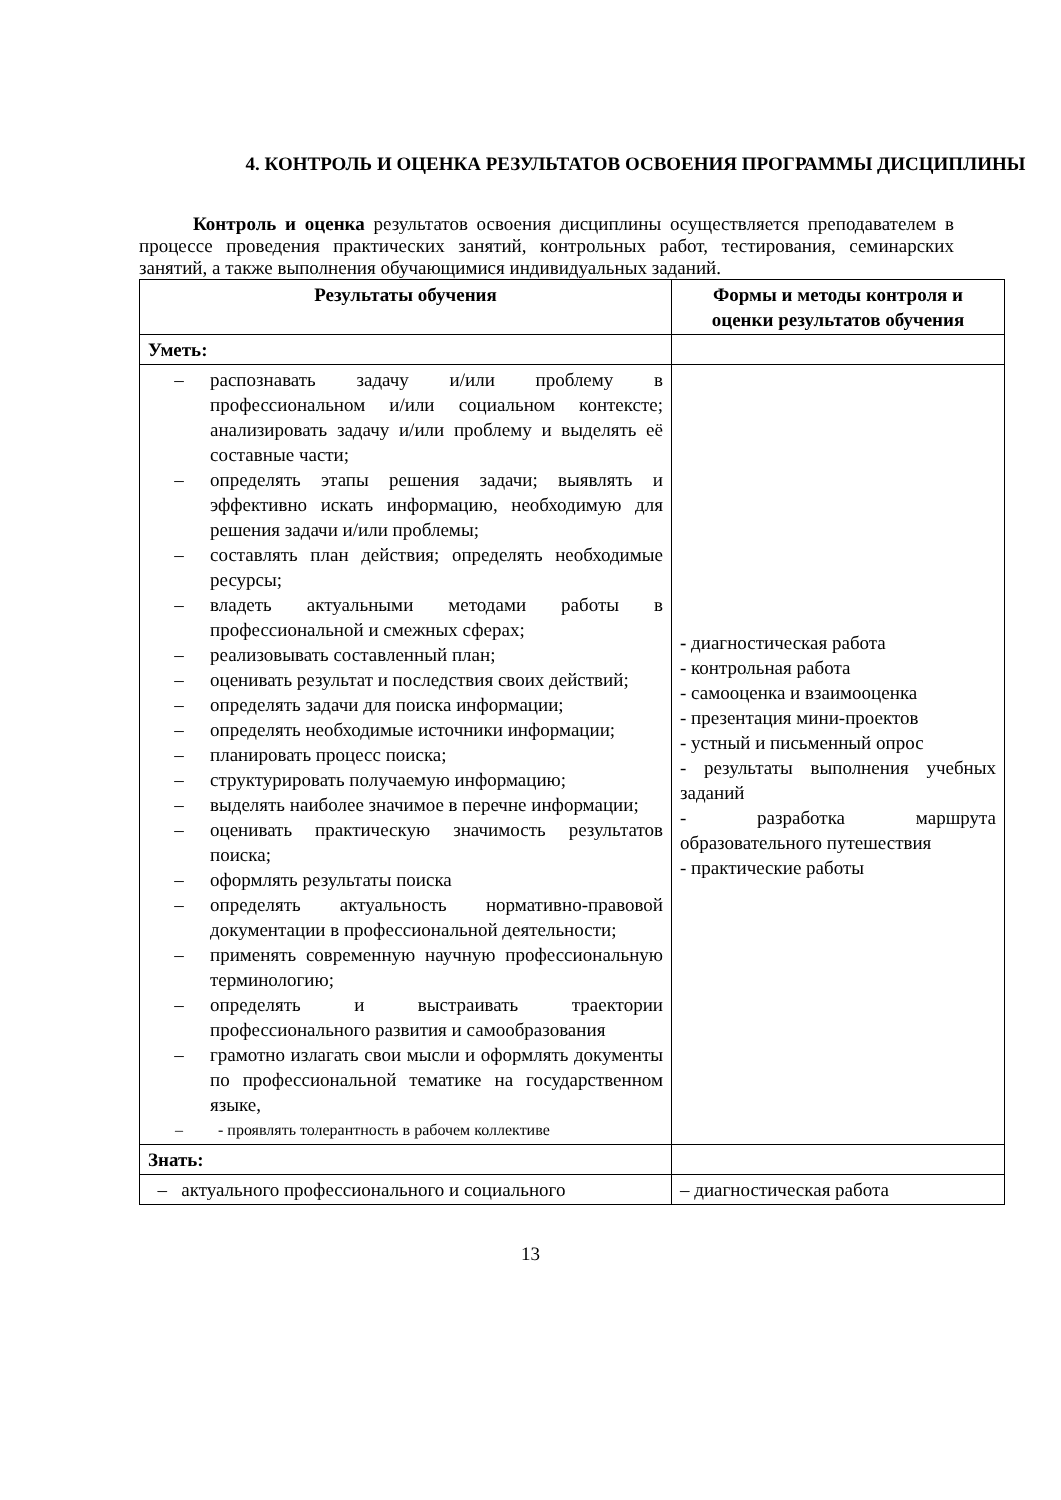4. КОНТРОЛЬ И ОЦЕНКА РЕЗУЛЬТАТОВ ОСВОЕНИЯ ПРОГРАММЫ ДИСЦИПЛИНЫ
Контроль и оценка результатов освоения дисциплины осуществляется преподавателем в процессе проведения практических занятий, контрольных работ, тестирования, семинарских занятий, а также выполнения обучающимися индивидуальных заданий.
| Результаты обучения | Формы и методы контроля и оценки результатов обучения |
| --- | --- |
| Уметь: | |
| – распознавать задачу и/или проблему в профессиональном и/или социальном контексте; анализировать задачу и/или проблему и выделять её составные части; – определять этапы решения задачи; выявлять и эффективно искать информацию, необходимую для решения задачи и/или проблемы; – составлять план действия; определять необходимые ресурсы; – владеть актуальными методами работы в профессиональной и смежных сферах; – реализовывать составленный план; – оценивать результат и последствия своих действий; – определять задачи для поиска информации; – определять необходимые источники информации; – планировать процесс поиска; – структурировать получаемую информацию; – выделять наиболее значимое в перечне информации; – оценивать практическую значимость результатов поиска; – оформлять результаты поиска – определять актуальность нормативно-правовой документации в профессиональной деятельности; – применять современную научную профессиональную терминологию; – определять и выстраивать траектории профессионального развития и самообразования – грамотно излагать свои мысли и оформлять документы по профессиональной тематике на государственном языке, – - проявлять толерантность в рабочем коллективе | - диагностическая работа - контрольная работа - самооценка и взаимооценка - презентация мини-проектов - устный и письменный опрос - результаты выполнения учебных заданий - разработка маршрута образовательного путешествия - практические работы |
| Знать: | |
| – актуального профессионального и социального | – диагностическая работа |
13